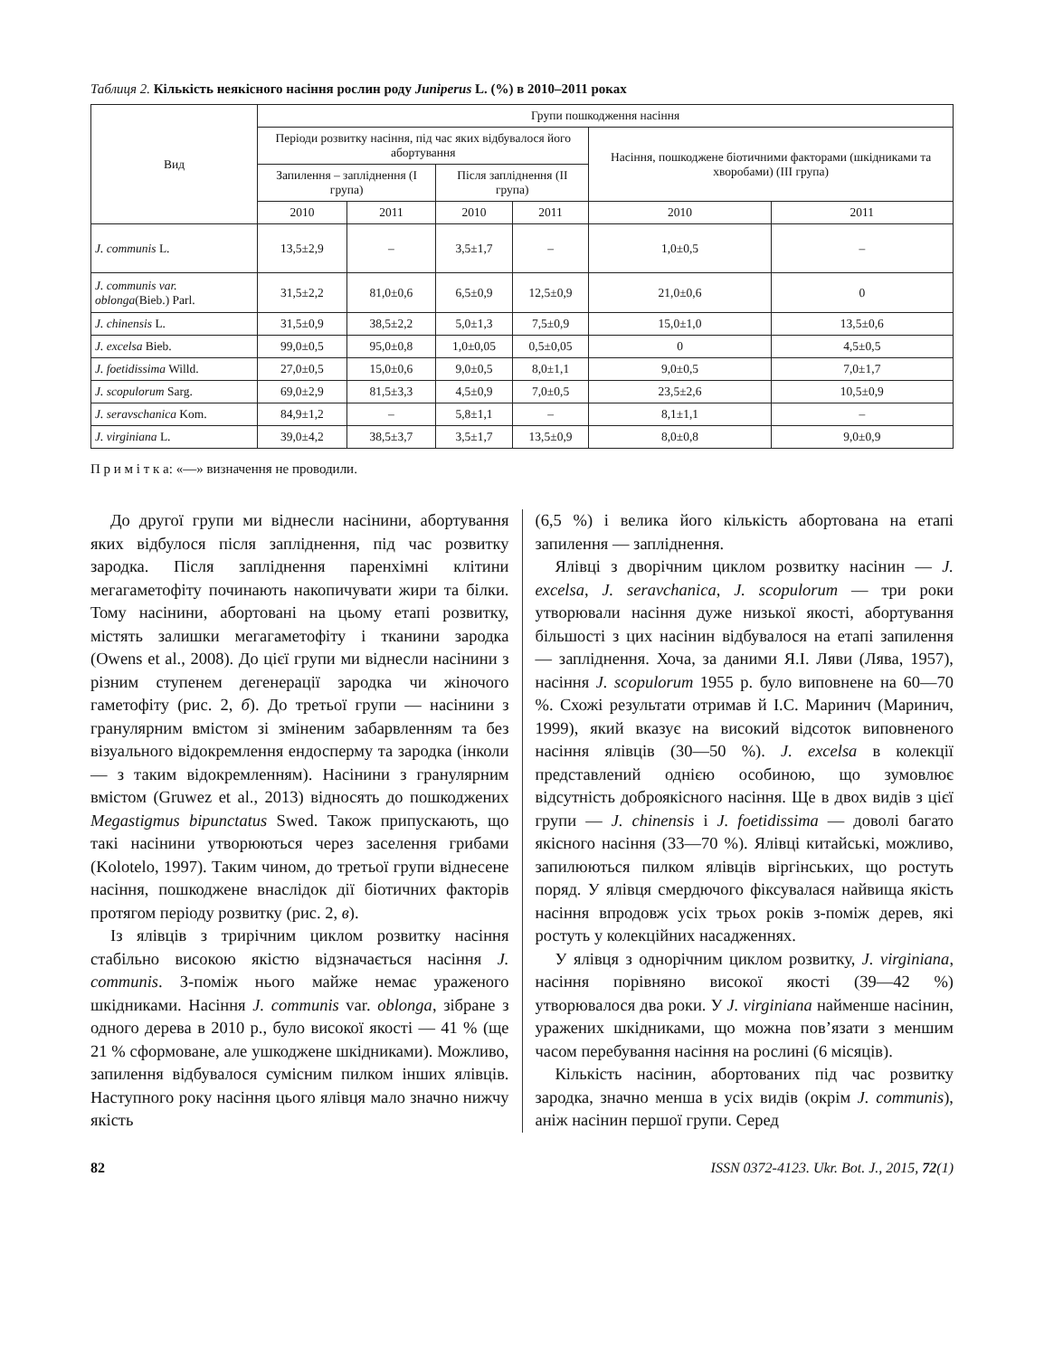Таблиця 2. Кількість неякісного насіння рослин роду Juniperus L. (%) в 2010–2011 роках
| Вид | Групи пошкодження насіння | | | | | |
| --- | --- | --- | --- | --- | --- | --- |
| | Періоди розвитку насіння, під час яких відбувалося його абортування | | | | Насіння, пошкоджене біотичними факторами (шкідниками та хворобами) (III група) | |
| | Запилення – запліднення (I група) | | Після запліднення (II група) | | | |
| | 2010 | 2011 | 2010 | 2011 | 2010 | 2011 |
| J. communis L. | 13,5±2,9 | – | 3,5±1,7 | – | 1,0±0,5 | – |
| J. communis var. oblonga (Bieb.) Parl. | 31,5±2,2 | 81,0±0,6 | 6,5±0,9 | 12,5±0,9 | 21,0±0,6 | 0 |
| J. chinensis L. | 31,5±0,9 | 38,5±2,2 | 5,0±1,3 | 7,5±0,9 | 15,0±1,0 | 13,5±0,6 |
| J. excelsa Bieb. | 99,0±0,5 | 95,0±0,8 | 1,0±0,05 | 0,5±0,05 | 0 | 4,5±0,5 |
| J. foetidissima Willd. | 27,0±0,5 | 15,0±0,6 | 9,0±0,5 | 8,0±1,1 | 9,0±0,5 | 7,0±1,7 |
| J. scopulorum Sarg. | 69,0±2,9 | 81,5±3,3 | 4,5±0,9 | 7,0±0,5 | 23,5±2,6 | 10,5±0,9 |
| J. seravschanica Kom. | 84,9±1,2 | – | 5,8±1,1 | – | 8,1±1,1 | – |
| J. virginiana L. | 39,0±4,2 | 38,5±3,7 | 3,5±1,7 | 13,5±0,9 | 8,0±0,8 | 9,0±0,9 |
П р и м і т к а: «—» визначення не проводили.
До другої групи ми віднесли насінини, абортування яких відбулося після запліднення, під час розвитку зародка. Після запліднення паренхімні клітини мегагаметофіту починають накопичувати жири та білки. Тому насінини, абортовані на цьому етапі розвитку, містять залишки мегагаметофіту і тканини зародка (Owens et al., 2008). До цієї групи ми віднесли насінини з різним ступенем дегенерації зародка чи жіночого гаметофіту (рис. 2, б). До третьої групи — насінини з гранулярним вмістом зі зміненим забарвленням та без візуального відокремлення ендосперму та зародка (інколи — з таким відокремленням). Насінини з гранулярним вмістом (Gruwez et al., 2013) відносять до пошкоджених Megastigmus bipunctatus Swed. Також припускають, що такі насінини утворюються через заселення грибами (Kolotelo, 1997). Таким чином, до третьої групи віднесене насіння, пошкоджене внаслідок дії біотичних факторів протягом періоду розвитку (рис. 2, в).
Із ялівців з трирічним циклом розвитку насіння стабільно високою якістю відзначається насіння J. communis. З-поміж нього майже немає ураженого шкідниками. Насіння J. communis var. oblonga, зібране з одного дерева в 2010 р., було високої якості — 41 % (ще 21 % сформоване, але ушкоджене шкідниками). Можливо, запилення відбувалося сумісним пилком інших ялівців. Наступного року насіння цього ялівця мало значно нижчу якість
(6,5 %) і велика його кількість абортована на етапі запилення — запліднення.
Ялівці з дворічним циклом розвитку насінин — J. excelsa, J. seravchanica, J. scopulorum — три роки утворювали насіння дуже низької якості, абортування більшості з цих насінин відбувалося на етапі запилення — запліднення. Хоча, за даними Я.І. Ляви (Лява, 1957), насіння J. scopulorum 1955 р. було виповнене на 60—70 %. Схожі результати отримав й І.С. Маринич (Маринич, 1999), який вказує на високий відсоток виповненого насіння ялівців (30—50 %). J. excelsa в колекції представлений однією особиною, що зумовлює відсутність доброякісного насіння. Ще в двох видів з цієї групи — J. chinensis і J. foetidissima — доволі багато якісного насіння (33—70 %). Ялівці китайські, можливо, запилюються пилком ялівців віргінських, що ростуть поряд. У ялівця смердючого фіксувалася найвища якість насіння впродовж усіх трьох років з-поміж дерев, які ростуть у колекційних насадженнях.
У ялівця з однорічним циклом розвитку, J. virginiana, насіння порівняно високої якості (39—42 %) утворювалося два роки. У J. virginiana найменше насінин, уражених шкідниками, що можна пов’язати з меншим часом перебування насіння на рослині (6 місяців).
Кількість насінин, абортованих під час розвитку зародка, значно менша в усіх видів (окрім J. communis), аніж насінин першої групи. Серед
82 ISSN 0372-4123. Ukr. Bot. J., 2015, 72(1)